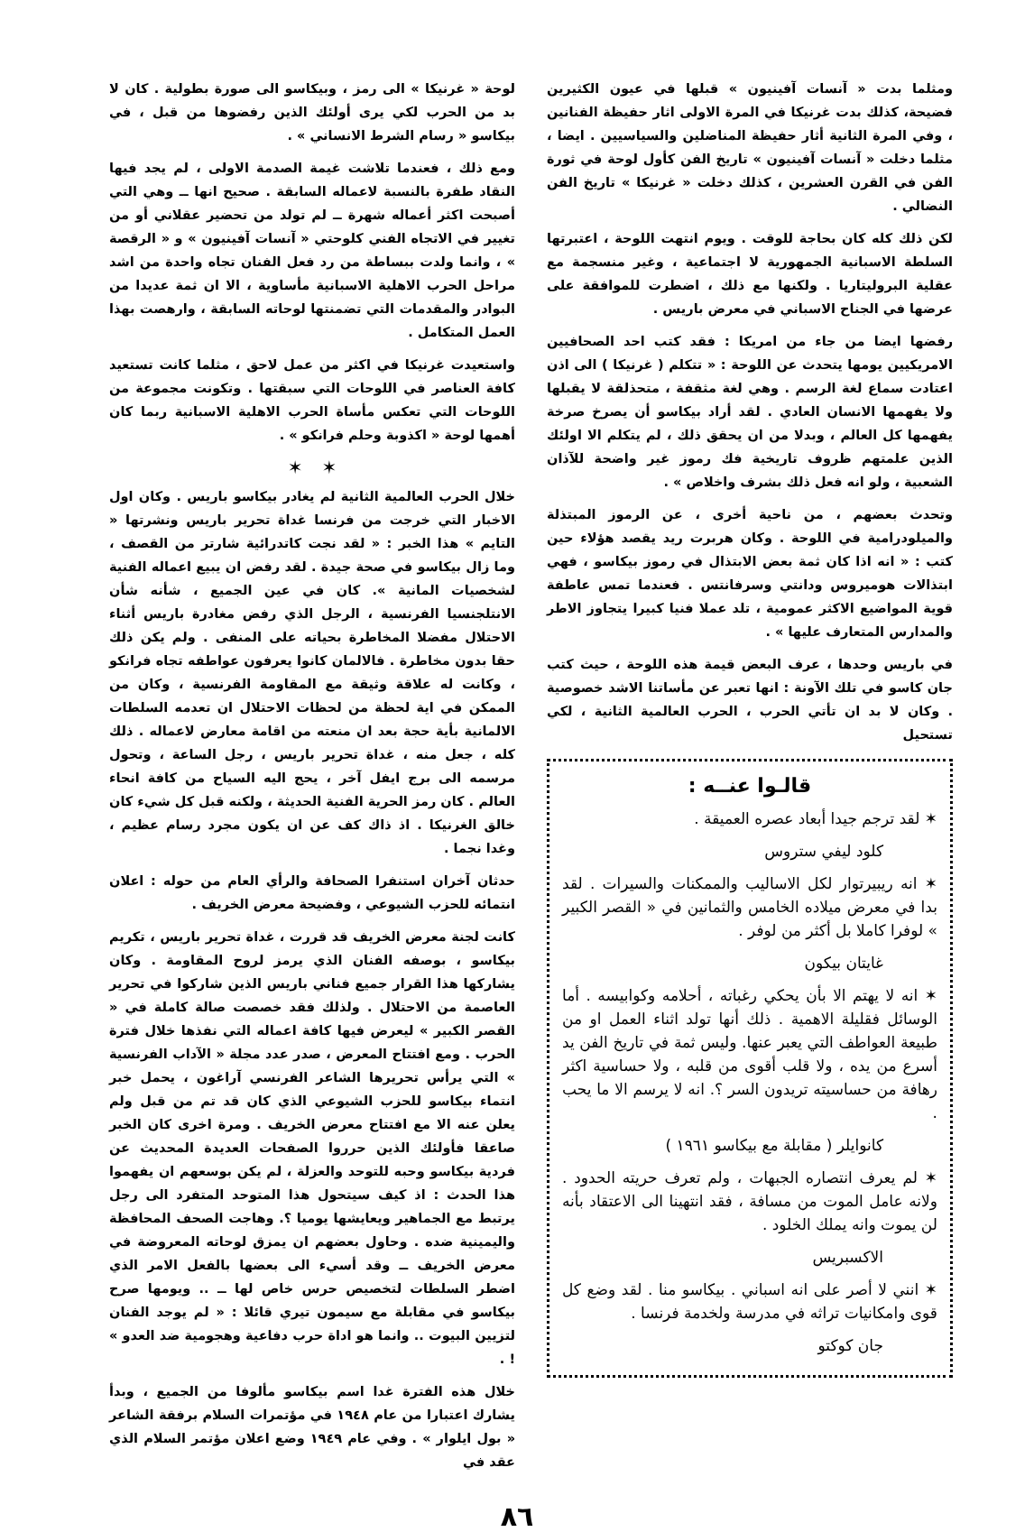ومثلما بدت « آنسات آفينيون » قبلها في عيون الكثيرين فضيحة، كذلك بدت غرنيكا في المرة الاولى اثار حفيظة الفنانين ، وفي المرة الثانية أثار حفيظة المناضلين والسياسيين . ايضا ، مثلما دخلت « آنسات آفينيون » تاريخ الفن كأول لوحة في ثورة الفن في القرن العشرين ، كذلك دخلت « غرنيكا » تاريخ الفن النضالي .
لكن ذلك كله كان بحاجة للوقت . ويوم انتهت اللوحة ، اعتبرتها السلطة الاسبانية الجمهورية لا اجتماعية ، وغير منسجمة مع عقلية البروليتاريا . ولكنها مع ذلك ، اضطرت للموافقة على عرضها في الجناح الاسباني في معرض باريس .
رفضها ايضا من جاء من امريكا : فقد كتب احد الصحافيين الامريكيين يومها يتحدث عن اللوحة : « تتكلم ( غرنيكا ) الى اذن اعتادت سماع لغة الرسم . وهي لغة مثقفة ، متحذلقة لا يقبلها ولا يفهمها الانسان العادي . لقد أراد بيكاسو أن يصرخ صرخة يفهمها كل العالم ، وبدلا من ان يحقق ذلك ، لم يتكلم الا اولئك الذين علمتهم ظروف تاريخية فك رموز غير واضحة للآذان الشعبية ، ولو انه فعل ذلك بشرف واخلاص » .
وتحدث بعضهم ، من ناحية أخرى ، عن الرموز المبتذلة والميلودرامية في اللوحة . وكان هربرت ريد يقصد هؤلاء حين كتب : « انه اذا كان ثمة بعض الابتذال في رموز بيكاسو ، فهي ابتذالات هوميروس ودانتي وسرفانتس . فعندما تمس عاطفة قوية المواضيع الاكثر عمومية ، تلد عملا فنيا كبيرا يتجاوز الاطر والمدارس المتعارف عليها » .
في باريس وحدها ، عرف البعض قيمة هذه اللوحة ، حيث كتب جان كاسو في تلك الآونة : انها تعبر عن مأساتنا الاشد خصوصية . وكان لا بد ان تأتي الحرب ، الحرب العالمية الثانية ، لكي تستحيل
قالـوا عنــه :
✶ لقد ترجم جيدا أبعاد عصره العميقة .
كلود ليفي ستروس
✶ انه ريبيرتوار لكل الاساليب والممكنات والسيرات . لقد بدا في معرض ميلاده الخامس والثمانين في « القصر الكبير » لوفرا كاملا بل أكثر من لوفر .
غايتان بيكون
✶ انه لا يهتم الا بأن يحكي رغباته ، أحلامه وكوابيسه . أما الوسائل فقليلة الاهمية . ذلك أنها تولد اثناء العمل او من طبيعة العواطف التي يعبر عنها. وليس ثمة في تاريخ الفن يد أسرع من يده ، ولا قلب أقوى من قلبه ، ولا حساسية اكثر رهافة من حساسيته تريدون السر ؟. انه لا يرسم الا ما يحب .
كانوايلر ( مقابلة مع بيكاسو ١٩٦١ )
✶ لم يعرف انتصاره الجبهات ، ولم تعرف حريته الحدود . ولانه عامل الموت من مسافة ، فقد انتهينا الى الاعتقاد بأنه لن يموت وانه يملك الخلود .
الاكسبريس
✶ انني لا أصر على انه اسباني . بيكاسو منا . لقد وضع كل قوى وامكانيات تراثه في مدرسة ولخدمة فرنسا .
جان كوكتو
لوحة « غرنيكا » الى رمز ، وبيكاسو الى صورة بطولية . كان لا بد من الحرب لكي يرى أولئك الذين رفضوها من قبل ، في بيكاسو « رسام الشرط الانساني » .
ومع ذلك ، فعندما تلاشت غيمة الصدمة الاولى ، لم يجد فيها النقاد طفرة بالنسبة لاعماله السابقة . صحيح انها ــ وهي التي أصبحت اكثر أعماله شهرة ــ لم تولد من تحضير عقلاني أو من تغيير في الاتجاه الفني كلوحتي « آنسات آفينيون » و « الرقصة » ، وانما ولدت ببساطة من رد فعل الفنان تجاه واحدة من اشد مراحل الحرب الاهلية الاسبانية مأساوية ، الا ان ثمة عديدا من البوادر والمقدمات التي تضمنتها لوحاته السابقة ، وارهصت بهذا العمل المتكامل .
واستعيدت غرنيكا في اكثر من عمل لاحق ، مثلما كانت تستعيد كافة العناصر في اللوحات التي سبقتها . وتكونت مجموعة من اللوحات التي تعكس مأساة الحرب الاهلية الاسبانية ربما كان أهمها لوحة « اكذوبة وحلم فرانكو » .
✶ ✶
خلال الحرب العالمية الثانية لم يغادر بيكاسو باريس . وكان اول الاخبار التي خرجت من فرنسا غداة تحرير باريس ونشرتها « التايم » هذا الخبر : « لقد نجت كاتدرائية شارتر من القصف ، وما زال بيكاسو في صحة جيدة . لقد رفض ان يبيع اعماله الفنية لشخصيات المانية ». كان في عين الجميع ، شأنه شأن الانتلجنسيا الفرنسية ، الرجل الذي رفض مغادرة باريس أثناء الاحتلال مفضلا المخاطرة بحياته على المنفى . ولم يكن ذلك حقا بدون مخاطرة . فالالمان كانوا يعرفون عواطفه تجاه فرانكو ، وكانت له علاقة وثيقة مع المقاومة الفرنسية ، وكان من الممكن في اية لحظة من لحظات الاحتلال ان تعدمه السلطات الالمانية بأية حجة بعد ان منعته من اقامة معارض لاعماله . ذلك كله ، جعل منه ، غداة تحرير باريس ، رجل الساعة ، وتحول مرسمه الى برج ايفل آخر ، يحج اليه السياح من كافة انحاء العالم . كان رمز الحرية الفنية الحديثة ، ولكنه قبل كل شيء كان خالق الغرنيكا . اذ ذاك كف عن ان يكون مجرد رسام عظيم ، وغدا نجما .
حدثان آخران استنفرا الصحافة والرأي العام من حوله : اعلان انتمائه للحزب الشيوعي ، وفضيحة معرض الخريف .
كانت لجنة معرض الخريف قد قررت ، غداة تحرير باريس ، تكريم بيكاسو ، بوصفه الفنان الذي يرمز لروح المقاومة . وكان يشاركها هذا القرار جميع فناني باريس الذين شاركوا في تحرير العاصمة من الاحتلال . ولذلك فقد خصصت صالة كاملة في « القصر الكبير » ليعرض فيها كافة اعماله التي نفذها خلال فترة الحرب . ومع افتتاح المعرض ، صدر عدد مجلة « الآداب الفرنسية » التي يرأس تحريرها الشاعر الفرنسي آراغون ، يحمل خبر انتماء بيكاسو للحزب الشيوعي الذي كان قد تم من قبل ولم يعلن عنه الا مع افتتاح معرض الخريف . ومرة اخرى كان الخبر صاعقا فأولئك الذين حرروا الصفحات العديدة المحديث عن فردية بيكاسو وحبه للتوحد والعزلة ، لم يكن بوسعهم ان يفهموا هذا الحدث : اذ كيف سيتحول هذا المتوحد المتفرد الى رجل يرتبط مع الجماهير ويعايشها يوميا ؟. وهاجت الصحف المحافظة واليمينية ضده . وحاول بعضهم ان يمزق لوحاته المعروضة في معرض الخريف ــ وقد أسيء الى بعضها بالفعل الامر الذي اضطر السلطات لتخصيص حرس خاص لها ــ .. ويومها صرح بيكاسو في مقابلة مع سيمون تيري قائلا : « لم يوجد الفنان لتزيين البيوت .. وانما هو اداة حرب دفاعية وهجومية ضد العدو » ! .
خلال هذه الفترة غدا اسم بيكاسو مألوفا من الجميع ، وبدأ يشارك اعتبارا من عام ١٩٤٨ في مؤتمرات السلام برفقة الشاعر « بول ايلوار » . وفي عام ١٩٤٩ وضع اعلان مؤتمر السلام الذي عقد في
٨٦